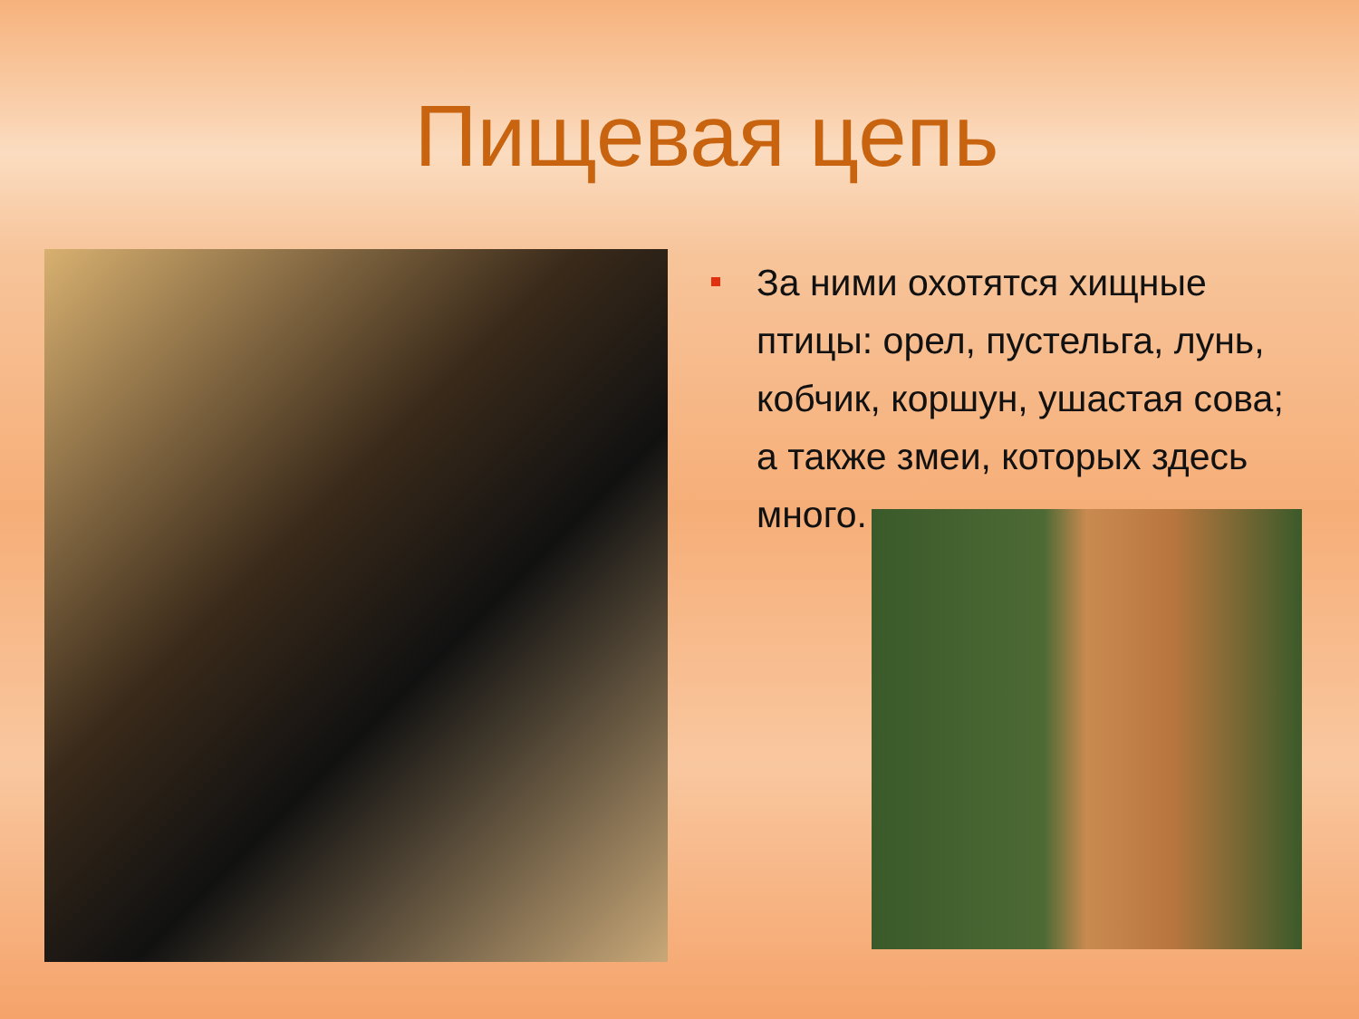Пищевая цепь
За ними охотятся хищные птицы: орел, пустельга, лунь, кобчик, коршун, ушастая сова; а также змеи, которых здесь много.